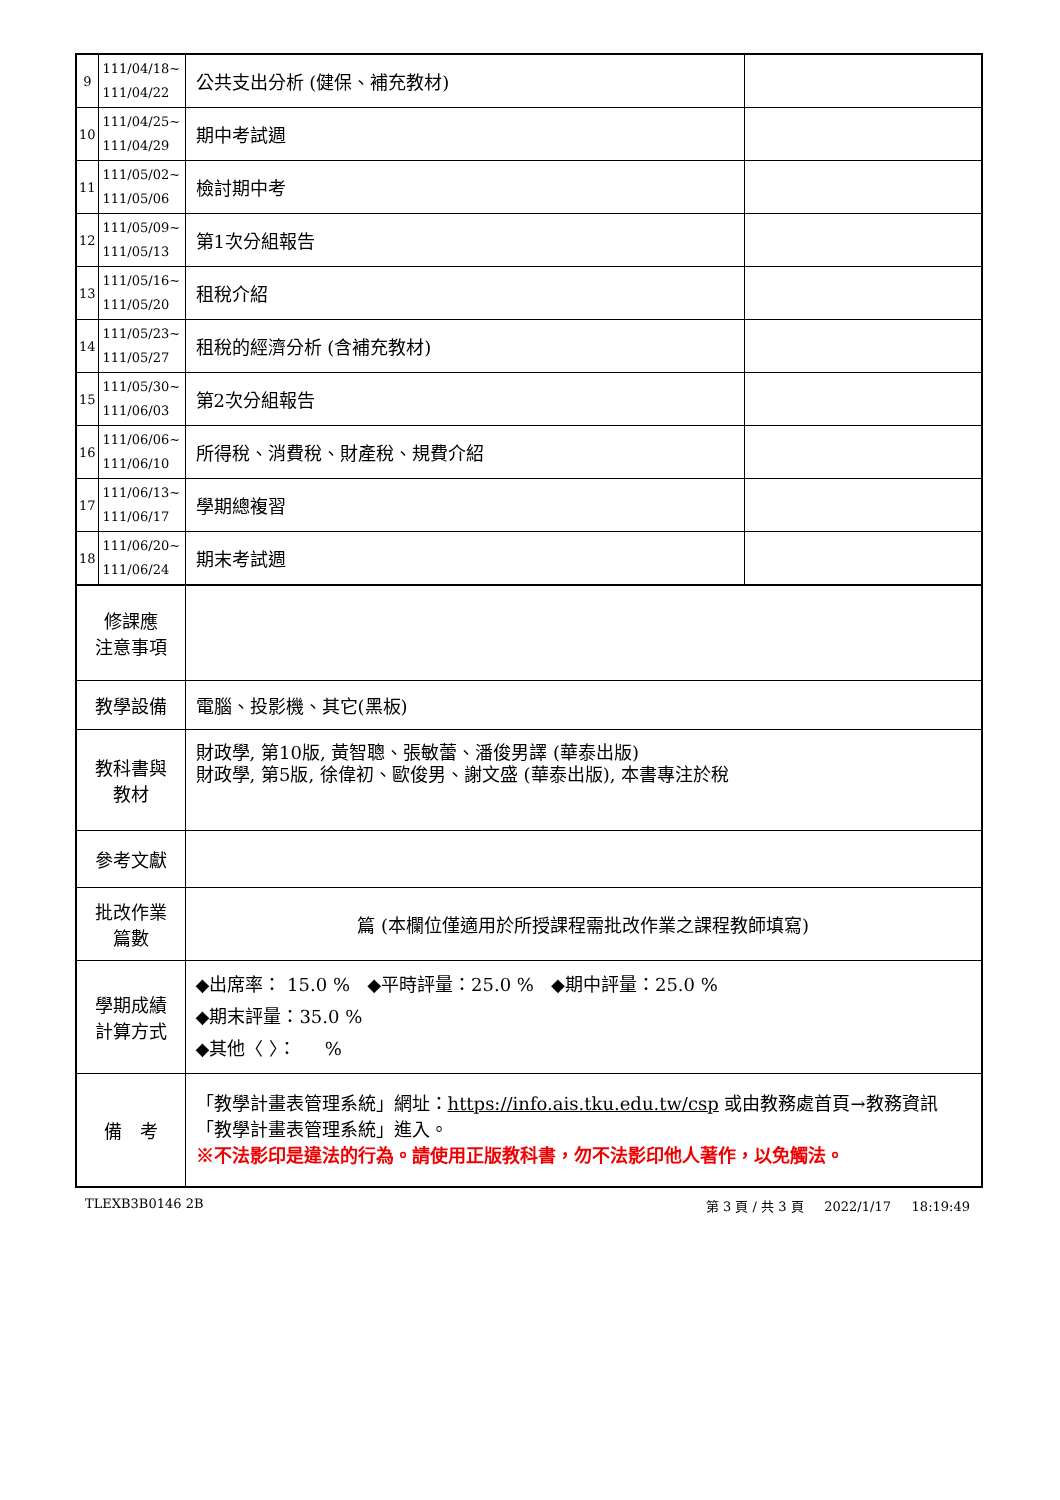| 9 | 111/04/18~ 111/04/22 | 公共支出分析 (健保、補充教材) | |
| 10 | 111/04/25~ 111/04/29 | 期中考試週 | |
| 11 | 111/05/02~ 111/05/06 | 檢討期中考 | |
| 12 | 111/05/09~ 111/05/13 | 第1次分組報告 | |
| 13 | 111/05/16~ 111/05/20 | 租稅介紹 | |
| 14 | 111/05/23~ 111/05/27 | 租稅的經濟分析 (含補充教材) | |
| 15 | 111/05/30~ 111/06/03 | 第2次分組報告 | |
| 16 | 111/06/06~ 111/06/10 | 所得稅、消費稅、財產稅、規費介紹 | |
| 17 | 111/06/13~ 111/06/17 | 學期總複習 | |
| 18 | 111/06/20~ 111/06/24 | 期末考試週 | |
| 修課應 注意事項 | | | |
| 教學設備 | | 電腦、投影機、其它(黑板) | |
| 教科書與 教材 | | 財政學, 第10版, 黃智聰、張敏蕾、潘俊男譯 (華泰出版) 財政學, 第5版, 徐偉初、歐俊男、謝文盛 (華泰出版), 本書專注於稅 | |
| 參考文獻 | | | |
| 批改作業 篇數 | | 篇 (本欄位僅適用於所授課程需批改作業之課程教師填寫) | |
| 學期成績 計算方式 | | ◆出席率： 15.0 % ◆平時評量：25.0 % ◆期中評量：25.0 % ◆期末評量：35.0 % ◆其他〈 〉： % | |
| 備 考 | | 「教學計畫表管理系統」網址： https://info.ais.tku.edu.tw/csp 或由教務處首頁→教務資訊「教學計畫表管理系統」進入。 ※不法影印是違法的行為。請使用正版教科書，勿不法影印他人著作，以免觸法。 | |
TLEXB3B0146 2B 第 3 頁 / 共 3 頁 2022/1/17 18:19:49